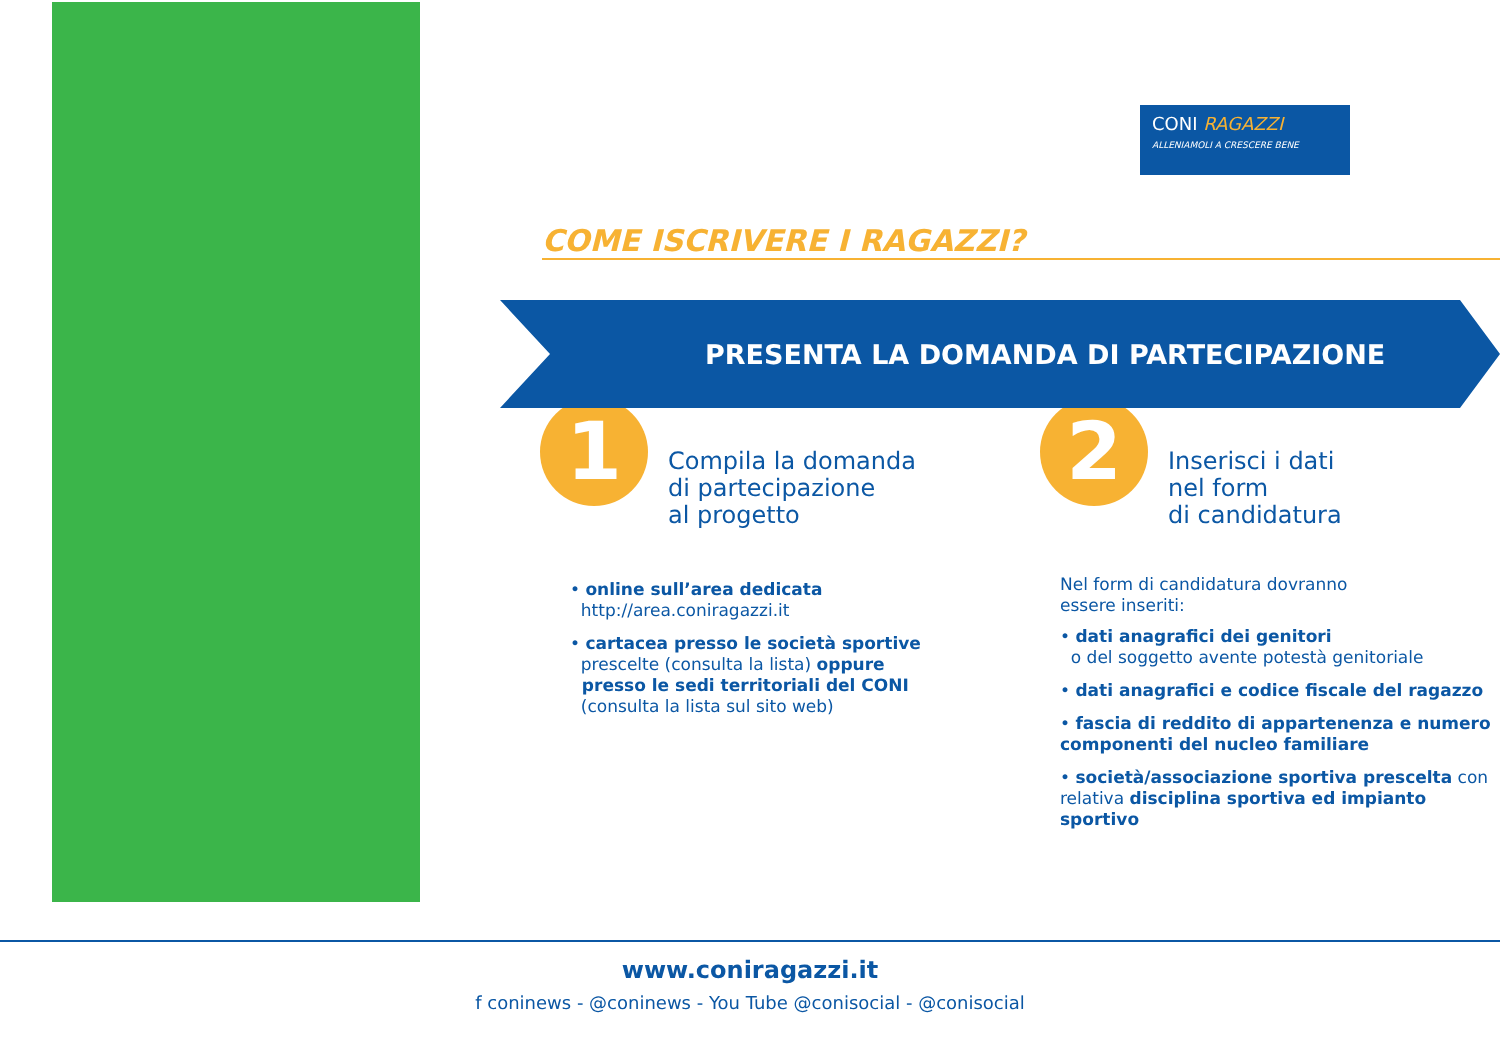CONI RAGAZZI
ALLENIAMOLI A CRESCERE BENE
COME ISCRIVERE I RAGAZZI?
PRESENTA LA DOMANDA DI PARTECIPAZIONE
1
Compila la domanda
di partecipazione
al progetto
• online sull’area dedicata
http://area.coniragazzi.it
• cartacea presso le società sportive
prescelte (consulta la lista) oppure
presso le sedi territoriali del CONI
(consulta la lista sul sito web)
2
Inserisci i dati
nel form
di candidatura
Nel form di candidatura dovranno
essere inseriti:
• dati anagrafici dei genitori
o del soggetto avente potestà genitoriale
• dati anagrafici e codice fiscale del ragazzo
• fascia di reddito di appartenenza e numero componenti del nucleo familiare
• società/associazione sportiva prescelta con relativa disciplina sportiva ed impianto sportivo
www.coniragazzi.it
f coninews - @coninews - You Tube @conisocial - @conisocial